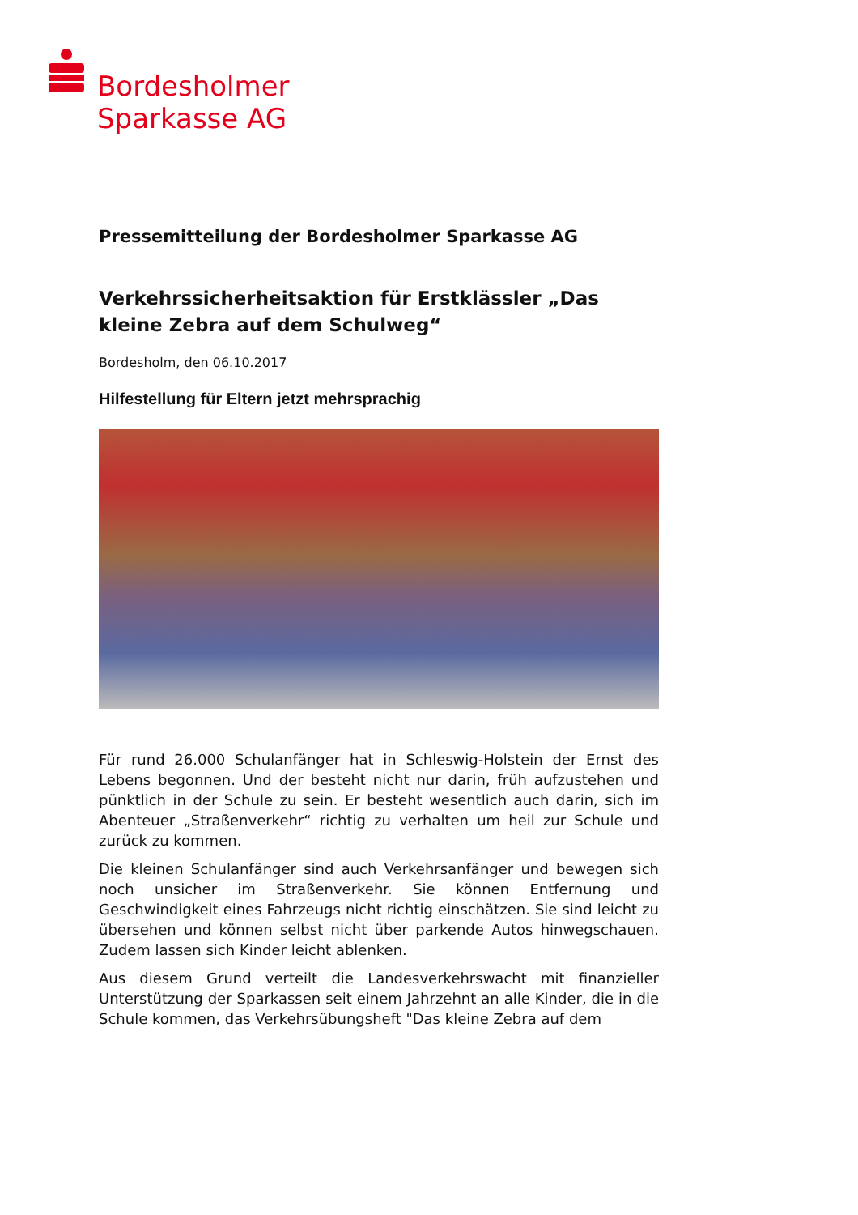Bordesholmer
Sparkasse AG
Pressemitteilung der Bordesholmer Sparkasse AG
Verkehrssicherheitsaktion für Erstklässler „Das kleine Zebra auf dem Schulweg“
Bordesholm, den 06.10.2017
Hilfestellung für Eltern jetzt mehrsprachig
Für rund 26.000 Schulanfänger hat in Schleswig-Holstein der Ernst des Lebens begonnen. Und der besteht nicht nur darin, früh aufzustehen und pünktlich in der Schule zu sein. Er besteht wesentlich auch darin, sich im Abenteuer „Straßenverkehr“ richtig zu verhalten um heil zur Schule und zurück zu kommen.
Die kleinen Schulanfänger sind auch Verkehrsanfänger und bewegen sich noch unsicher im Straßenverkehr. Sie können Entfernung und Geschwindigkeit eines Fahrzeugs nicht richtig einschätzen. Sie sind leicht zu übersehen und können selbst nicht über parkende Autos hinwegschauen. Zudem lassen sich Kinder leicht ablenken.
Aus diesem Grund verteilt die Landesverkehrswacht mit finanzieller Unterstützung der Sparkassen seit einem Jahrzehnt an alle Kinder, die in die Schule kommen, das Verkehrsübungsheft "Das kleine Zebra auf dem